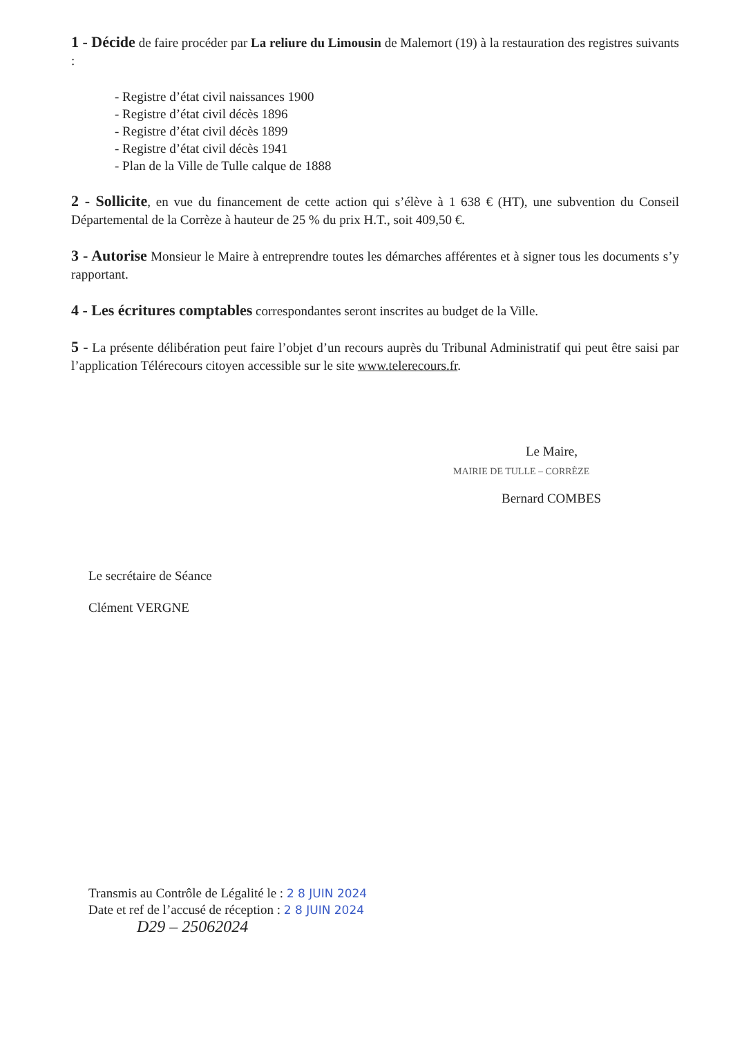1 - Décide de faire procéder par La reliure du Limousin de Malemort (19) à la restauration des registres suivants :
- Registre d’état civil naissances 1900
- Registre d’état civil décès 1896
- Registre d’état civil décès 1899
- Registre d’état civil décès 1941
- Plan de la Ville de Tulle calque de 1888
2 - Sollicite, en vue du financement de cette action qui s’élève à 1 638 € (HT), une subvention du Conseil Départemental de la Corrèze à hauteur de 25 % du prix H.T., soit 409,50 €.
3 - Autorise Monsieur le Maire à entreprendre toutes les démarches afférentes et à signer tous les documents s’y rapportant.
4 - Les écritures comptables correspondantes seront inscrites au budget de la Ville.
5 - La présente délibération peut faire l’objet d’un recours auprès du Tribunal Administratif qui peut être saisi par l’application Télérecours citoyen accessible sur le site www.telerecours.fr.
Le Maire,
MAIRIE DE TULLE – CORRÈZE
Bernard COMBES
Le secrétaire de Séance
Clément VERGNE
Transmis au Contrôle de Légalité le : 2 8 JUIN 2024
Date et ref de l’accusé de réception : 2 8 JUIN 2024
D29 – 25062024